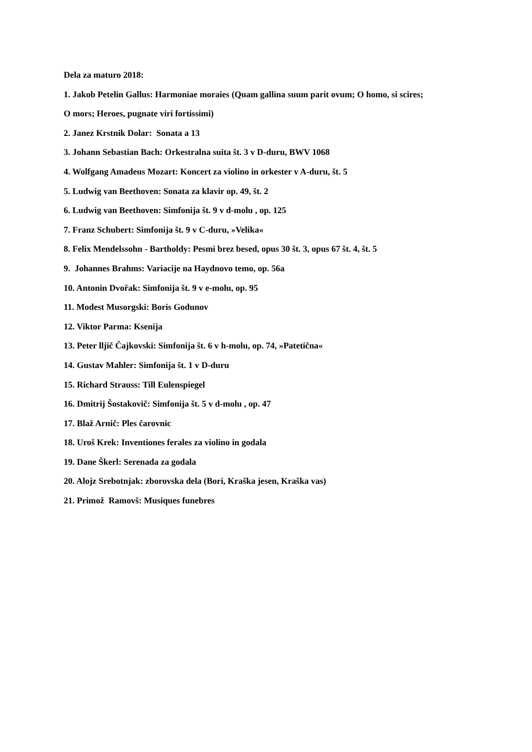Dela za maturo 2018:
1. Jakob Petelin Gallus: Harmoniae moraies (Quam gallina suum parit ovum; O homo, si scires;
O mors; Heroes, pugnate viri fortissimi)
2. Janez Krstnik Dolar: Sonata a 13
3. Johann Sebastian Bach: Orkestralna suita št. 3 v D-duru, BWV 1068
4. Wolfgang Amadeus Mozart: Koncert za violino in orkester v A-duru, št. 5
5. Ludwig van Beethoven: Sonata za klavir op. 49, št. 2
6. Ludwig van Beethoven: Simfonija št. 9 v d-molu , op. 125
7. Franz Schubert: Simfonija št. 9 v C-duru, »Velika«
8. Felix Mendelssohn - Bartholdy: Pesmi brez besed, opus 30 št. 3, opus 67 št. 4, št. 5
9. Johannes Brahms: Variacije na Haydnovo temo, op. 56a
10. Antonin Dvořak: Simfonija št. 9 v e-molu, op. 95
11. Modest Musorgski: Boris Godunov
12. Viktor Parma: Ksenija
13. Peter lljič Čajkovski: Simfonija št. 6 v h-molu, op. 74, »Patetična«
14. Gustav Mahler: Simfonija št. 1 v D-duru
15. Richard Strauss: Till Eulenspiegel
16. Dmitrij Šostakovič: Simfonija št. 5 v d-molu , op. 47
17. Blaž Arnič: Ples čarovnic
18. Uroš Krek: Inventiones ferales za violino in godala
19. Dane Škerl: Serenada za godala
20. Alojz Srebotnjak: zborovska dela (Bori, Kraška jesen, Kraška vas)
21. Primož Ramovš: Musiques funebres